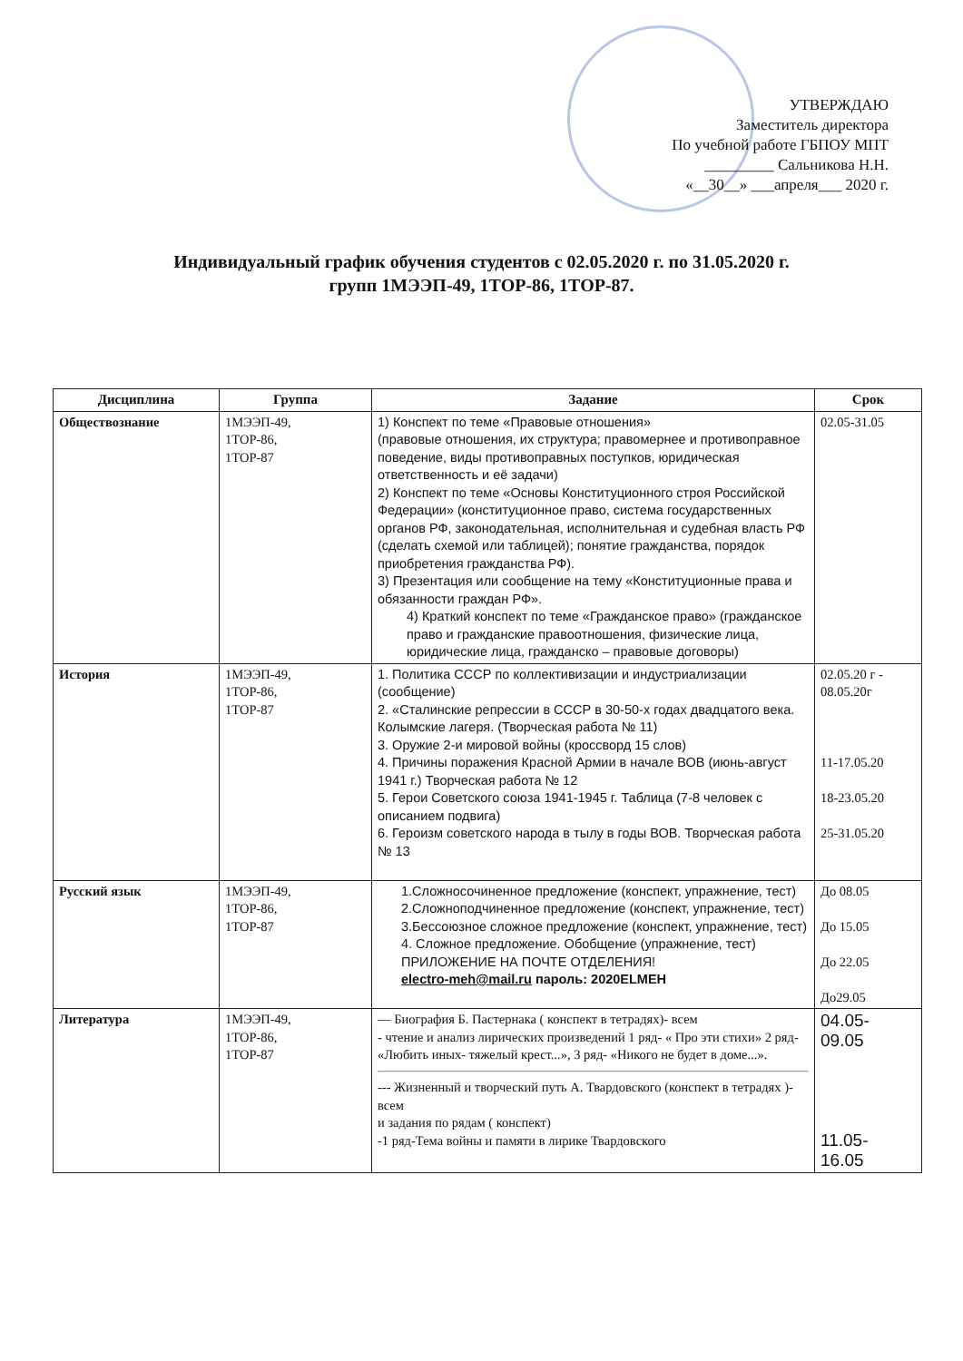УТВЕРЖДАЮ
Заместитель директора
По учебной работе ГБПОУ МПТ
_________ Сальникова Н.Н.
«__30__» ___апреля___ 2020 г.
Индивидуальный график обучения студентов с 02.05.2020 г. по 31.05.2020 г.
групп 1МЭЭП-49, 1ТОР-86, 1ТОР-87.
| Дисциплина | Группа | Задание | Срок |
| --- | --- | --- | --- |
| Обществознание | 1МЭЭП-49, 1ТОР-86, 1ТОР-87 | 1) Конспект по теме «Правовые отношения» (правовые отношения, их структура; правомернее и противоправное поведение, виды противоправных поступков, юридическая ответственность и её задачи) 2) Конспект по теме «Основы Конституционного строя Российской Федерации» (конституционное право, система государственных органов РФ, законодательная, исполнительная и судебная власть РФ (сделать схемой или таблицей); понятие гражданства, порядок приобретения гражданства РФ). 3) Презентация или сообщение на тему «Конституционные права и обязанности граждан РФ». 4) Краткий конспект по теме «Гражданское право» (гражданское право и гражданские правоотношения, физические лица, юридические лица, гражданско – правовые договоры) | 02.05-31.05 |
| История | 1МЭЭП-49, 1ТОР-86, 1ТОР-87 | 1. Политика СССР по коллективизации и индустриализации (сообщение) 2. «Сталинские репрессии в СССР в 30-50-х годах двадцатого века. Колымские лагеря. (Творческая работа № 11) 3. Оружие 2-и мировой войны (кроссворд 15 слов) 4. Причины поражения Красной Армии в начале ВОВ (июнь-август 1941 г.) Творческая работа № 12 5. Герои Советского союза 1941-1945 г. Таблица (7-8 человек с описанием подвига) 6. Героизм советского народа в тылу в годы ВОВ. Творческая работа № 13 | 02.05.20 г - 08.05.20г 11-17.05.20 18-23.05.20 25-31.05.20 |
| Русский язык | 1МЭЭП-49, 1ТОР-86, 1ТОР-87 | 1.Сложносочиненное предложение (конспект, упражнение, тест) 2.Сложноподчиненное предложение (конспект, упражнение, тест) 3.Бессоюзное сложное предложение (конспект, упражнение, тест) 4. Сложное предложение. Обобщение (упражнение, тест) ПРИЛОЖЕНИЕ НА ПОЧТЕ ОТДЕЛЕНИЯ! electro-meh@mail.ru пароль: 2020ELMEH | До 08.05 До 15.05 До 22.05 До29.05 |
| Литература | 1МЭЭП-49, 1ТОР-86, 1ТОР-87 | — Биография Б. Пастернака ( конспект в тетрадях)- всем - чтение и анализ лирических произведений 1 ряд- « Про эти стихи» 2 ряд- «Любить иных- тяжелый крест...», 3 ряд- «Никого не будет в доме...». --- Жизненный и творческий путь А. Твардовского (конспект в тетрадях )- всем и задания по рядам ( конспект) -1 ряд-Тема войны и памяти в лирике Твардовского | 04.05- 09.05 11.05- 16.05 |